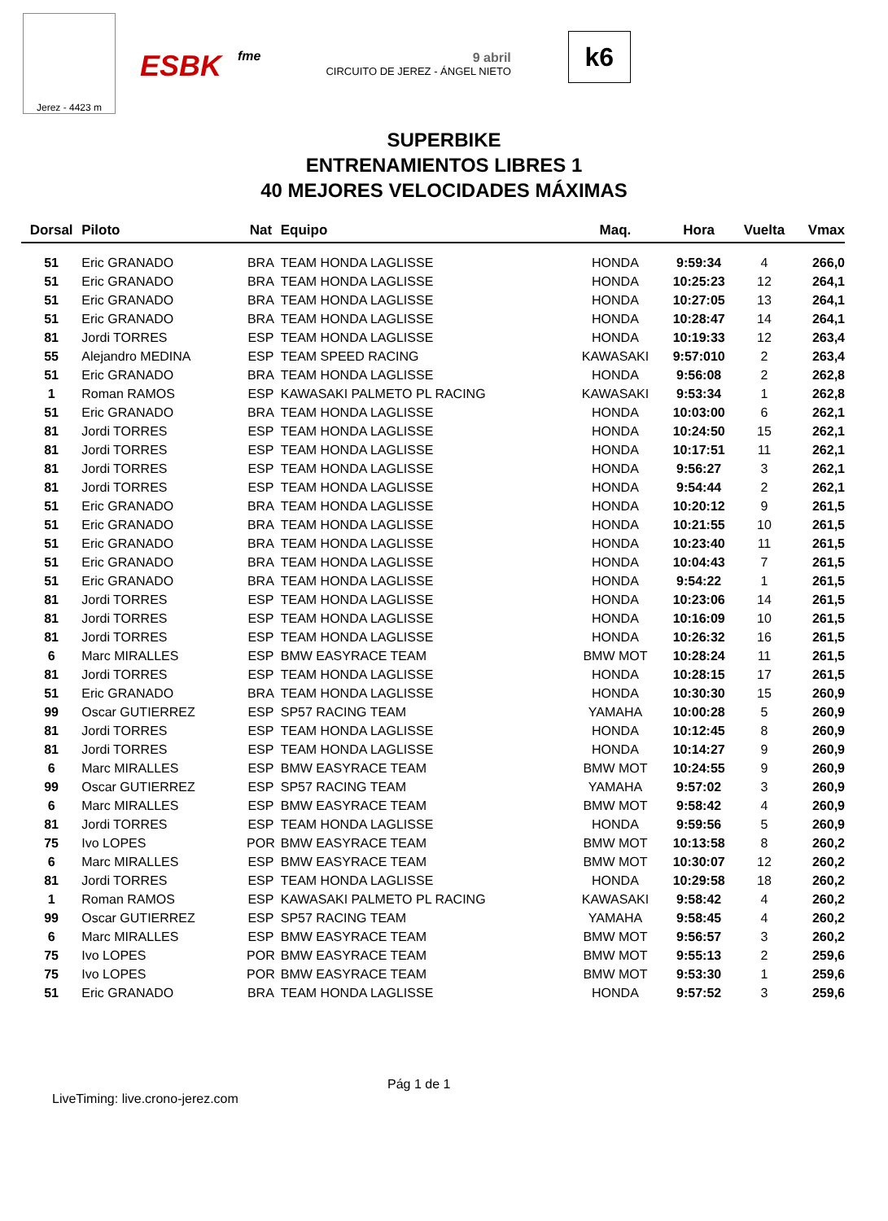Jerez - 4423 m
ESBK fme 9 abril
CIRCUITO DE JEREZ - ÁNGEL NIETO
k6
SUPERBIKE
ENTRENAMIENTOS LIBRES 1
40 MEJORES VELOCIDADES MÁXIMAS
| Dorsal | Piloto | Nat | Equipo | Maq. | Hora | Vuelta | Vmax |
| --- | --- | --- | --- | --- | --- | --- | --- |
| 51 | Eric GRANADO | BRA | TEAM HONDA LAGLISSE | HONDA | 9:59:34 | 4 | 266,0 |
| 51 | Eric GRANADO | BRA | TEAM HONDA LAGLISSE | HONDA | 10:25:23 | 12 | 264,1 |
| 51 | Eric GRANADO | BRA | TEAM HONDA LAGLISSE | HONDA | 10:27:05 | 13 | 264,1 |
| 51 | Eric GRANADO | BRA | TEAM HONDA LAGLISSE | HONDA | 10:28:47 | 14 | 264,1 |
| 81 | Jordi TORRES | ESP | TEAM HONDA LAGLISSE | HONDA | 10:19:33 | 12 | 263,4 |
| 55 | Alejandro MEDINA | ESP | TEAM SPEED RACING | KAWASAKI | 9:57:010 | 2 | 263,4 |
| 51 | Eric GRANADO | BRA | TEAM HONDA LAGLISSE | HONDA | 9:56:08 | 2 | 262,8 |
| 1 | Roman RAMOS | ESP | KAWASAKI PALMETO PL RACING | KAWASAKI | 9:53:34 | 1 | 262,8 |
| 51 | Eric GRANADO | BRA | TEAM HONDA LAGLISSE | HONDA | 10:03:00 | 6 | 262,1 |
| 81 | Jordi TORRES | ESP | TEAM HONDA LAGLISSE | HONDA | 10:24:50 | 15 | 262,1 |
| 81 | Jordi TORRES | ESP | TEAM HONDA LAGLISSE | HONDA | 10:17:51 | 11 | 262,1 |
| 81 | Jordi TORRES | ESP | TEAM HONDA LAGLISSE | HONDA | 9:56:27 | 3 | 262,1 |
| 81 | Jordi TORRES | ESP | TEAM HONDA LAGLISSE | HONDA | 9:54:44 | 2 | 262,1 |
| 51 | Eric GRANADO | BRA | TEAM HONDA LAGLISSE | HONDA | 10:20:12 | 9 | 261,5 |
| 51 | Eric GRANADO | BRA | TEAM HONDA LAGLISSE | HONDA | 10:21:55 | 10 | 261,5 |
| 51 | Eric GRANADO | BRA | TEAM HONDA LAGLISSE | HONDA | 10:23:40 | 11 | 261,5 |
| 51 | Eric GRANADO | BRA | TEAM HONDA LAGLISSE | HONDA | 10:04:43 | 7 | 261,5 |
| 51 | Eric GRANADO | BRA | TEAM HONDA LAGLISSE | HONDA | 9:54:22 | 1 | 261,5 |
| 81 | Jordi TORRES | ESP | TEAM HONDA LAGLISSE | HONDA | 10:23:06 | 14 | 261,5 |
| 81 | Jordi TORRES | ESP | TEAM HONDA LAGLISSE | HONDA | 10:16:09 | 10 | 261,5 |
| 81 | Jordi TORRES | ESP | TEAM HONDA LAGLISSE | HONDA | 10:26:32 | 16 | 261,5 |
| 6 | Marc MIRALLES | ESP | BMW EASYRACE TEAM | BMW MOT | 10:28:24 | 11 | 261,5 |
| 81 | Jordi TORRES | ESP | TEAM HONDA LAGLISSE | HONDA | 10:28:15 | 17 | 261,5 |
| 51 | Eric GRANADO | BRA | TEAM HONDA LAGLISSE | HONDA | 10:30:30 | 15 | 260,9 |
| 99 | Oscar GUTIERREZ | ESP | SP57 RACING TEAM | YAMAHA | 10:00:28 | 5 | 260,9 |
| 81 | Jordi TORRES | ESP | TEAM HONDA LAGLISSE | HONDA | 10:12:45 | 8 | 260,9 |
| 81 | Jordi TORRES | ESP | TEAM HONDA LAGLISSE | HONDA | 10:14:27 | 9 | 260,9 |
| 6 | Marc MIRALLES | ESP | BMW EASYRACE TEAM | BMW MOT | 10:24:55 | 9 | 260,9 |
| 99 | Oscar GUTIERREZ | ESP | SP57 RACING TEAM | YAMAHA | 9:57:02 | 3 | 260,9 |
| 6 | Marc MIRALLES | ESP | BMW EASYRACE TEAM | BMW MOT | 9:58:42 | 4 | 260,9 |
| 81 | Jordi TORRES | ESP | TEAM HONDA LAGLISSE | HONDA | 9:59:56 | 5 | 260,9 |
| 75 | Ivo LOPES | POR | BMW EASYRACE TEAM | BMW MOT | 10:13:58 | 8 | 260,2 |
| 6 | Marc MIRALLES | ESP | BMW EASYRACE TEAM | BMW MOT | 10:30:07 | 12 | 260,2 |
| 81 | Jordi TORRES | ESP | TEAM HONDA LAGLISSE | HONDA | 10:29:58 | 18 | 260,2 |
| 1 | Roman RAMOS | ESP | KAWASAKI PALMETO PL RACING | KAWASAKI | 9:58:42 | 4 | 260,2 |
| 99 | Oscar GUTIERREZ | ESP | SP57 RACING TEAM | YAMAHA | 9:58:45 | 4 | 260,2 |
| 6 | Marc MIRALLES | ESP | BMW EASYRACE TEAM | BMW MOT | 9:56:57 | 3 | 260,2 |
| 75 | Ivo LOPES | POR | BMW EASYRACE TEAM | BMW MOT | 9:55:13 | 2 | 259,6 |
| 75 | Ivo LOPES | POR | BMW EASYRACE TEAM | BMW MOT | 9:53:30 | 1 | 259,6 |
| 51 | Eric GRANADO | BRA | TEAM HONDA LAGLISSE | HONDA | 9:57:52 | 3 | 259,6 |
Pág 1 de 1
LiveTiming: live.crono-jerez.com